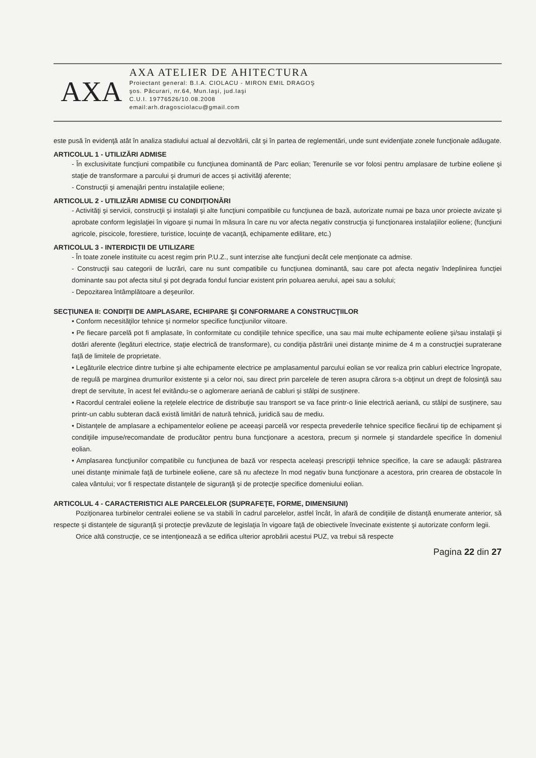AXA
AXA ATELIER DE AHITECTURA
Proiectant general: B.I.A. CIOLACU - MIRON EMIL DRAGOŞ
şos. Păcurari, nr.64, Mun.Iaşi, jud.Iaşi
C.U.I. 19776526/10.08.2008
email:arh.dragosciolacu@gmail.com
este pusă în evidenţă atât în analiza stadiului actual al dezvoltării, cât şi în partea de reglementări, unde sunt evidenţiate zonele funcţionale adăugate.
ARTICOLUL 1 - UTILIZĂRI ADMISE
- În exclusivitate funcţiuni compatibile cu funcţiunea dominantă de Parc eolian; Terenurile se vor folosi pentru amplasare de turbine eoliene şi staţie de transformare a parcului şi drumuri de acces şi activităţi aferente;
- Construcţii şi amenajări pentru instalaţiile eoliene;
ARTICOLUL 2 - UTILIZĂRI ADMISE CU CONDIŢIONĂRI
- Activităţi şi servicii, construcţii şi instalaţii şi alte funcţiuni compatibile cu funcţiunea de bază, autorizate numai pe baza unor proiecte avizate şi aprobate conform legislaţiei în vigoare şi numai în măsura în care nu vor afecta negativ construcţia şi funcţionarea instalaţiilor eoliene; (funcţiuni agricole, piscicole, forestiere, turistice, locuinţe de vacanţă, echipamente edilitare, etc.)
ARTICOLUL 3 - INTERDICŢII DE UTILIZARE
- În toate zonele instituite cu acest regim prin P.U.Z., sunt interzise alte funcţiuni decât cele menţionate ca admise.
- Construcţii sau categorii de lucrări, care nu sunt compatibile cu funcţiunea dominantă, sau care pot afecta negativ îndeplinirea funcţiei dominante sau pot afecta situl şi pot degrada fondul funciar existent prin poluarea aerului, apei sau a solului;
- Depozitarea întâmplătoare a deşeurilor.
SECŢIUNEA II: CONDIŢII DE AMPLASARE, ECHIPARE ŞI CONFORMARE A CONSTRUCŢIILOR
• Conform necesităţilor tehnice şi normelor specifice funcţiunilor viitoare.
• Pe fiecare parcelă pot fi amplasate, în conformitate cu condiţiile tehnice specifice, una sau mai multe echipamente eoliene şi/sau instalaţii şi dotări aferente (legături electrice, staţie electrică de transformare), cu condiţia păstrării unei distanţe minime de 4 m a construcţiei supraterane faţă de limitele de proprietate.
• Legăturile electrice dintre turbine şi alte echipamente electrice pe amplasamentul parcului eolian se vor realiza prin cabluri electrice îngropate, de regulă pe marginea drumurilor existente şi a celor noi, sau direct prin parcelele de teren asupra cărora s-a obţinut un drept de folosinţă sau drept de servitute, în acest fel evitându-se o aglomerare aeriană de cabluri şi stâlpi de susţinere.
• Racordul centralei eoliene la reţelele electrice de distribuţie sau transport se va face printr-o linie electrică aeriană, cu stâlpi de susţinere, sau printr-un cablu subteran dacă există limitări de natură tehnică, juridică sau de mediu.
• Distanţele de amplasare a echipamentelor eoliene pe aceeaşi parcelă vor respecta prevederile tehnice specifice fiecărui tip de echipament şi condiţiile impuse/recomandate de producător pentru buna funcţionare a acestora, precum şi normele şi standardele specifice în domeniul eolian.
• Amplasarea funcţiunilor compatibile cu funcţiunea de bază vor respecta aceleaşi prescripţii tehnice specifice, la care se adaugă: păstrarea unei distanţe minimale faţă de turbinele eoliene, care să nu afecteze în mod negativ buna funcţionare a acestora, prin crearea de obstacole în calea vântului; vor fi respectate distanţele de siguranţă şi de protecţie specifice domeniului eolian.
ARTICOLUL 4 - CARACTERISTICI ALE PARCELELOR (SUPRAFEŢE, FORME, DIMENSIUNI)
Poziţionarea turbinelor centralei eoliene se va stabili în cadrul parcelelor, astfel încât, în afară de condiţiile de distanţă enumerate anterior, să respecte şi distanţele de siguranţă şi protecţie prevăzute de legislaţia în vigoare faţă de obiectivele învecinate existente şi autorizate conform legii.
Orice altă construcţie, ce se intenţionează a se edifica ulterior aprobării acestui PUZ, va trebui să respecte
Pagina 22 din 27